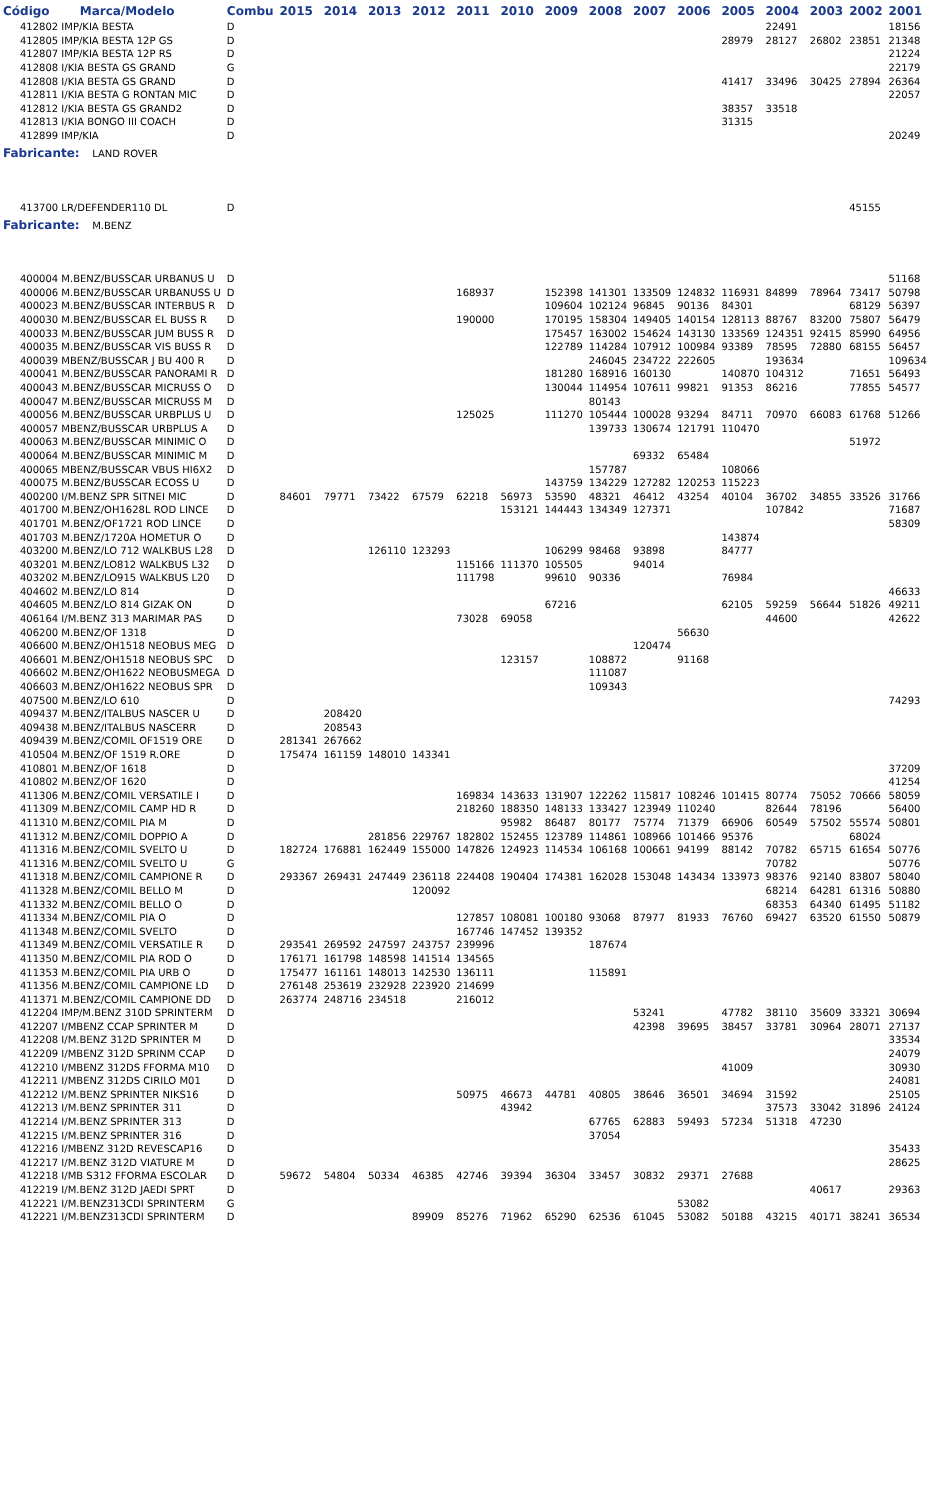| Código | Marca/Modelo | Combu | 2015 | 2014 | 2013 | 2012 | 2011 | 2010 | 2009 | 2008 | 2007 | 2006 | 2005 | 2004 | 2003 | 2002 | 2001 |
| --- | --- | --- | --- | --- | --- | --- | --- | --- | --- | --- | --- | --- | --- | --- | --- | --- | --- |
| 412802 IMP/KIA BESTA | | D | | | | | | | | | | | | 22491 | | | 18156 |
| 412805 IMP/KIA BESTA 12P GS | | D | | | | | | | | | | | 28979 | 28127 | 26802 | 23851 | 21348 |
| 412807 IMP/KIA BESTA 12P RS | | D | | | | | | | | | | | | | | | 21224 |
| 412808 I/KIA BESTA GS GRAND | | G | | | | | | | | | | | | | | | 22179 |
| 412808 I/KIA BESTA GS GRAND | | D | | | | | | | | | | | 41417 | 33496 | 30425 | 27894 | 26364 |
| 412811 I/KIA BESTA G RONTAN MIC | | D | | | | | | | | | | | | | | | 22057 |
| 412812 I/KIA BESTA GS GRAND2 | | D | | | | | | | | | | | 38357 | 33518 | | | |
| 412813 I/KIA BONGO III COACH | | D | | | | | | | | | | | 31315 | | | | |
| 412899 IMP/KIA | | D | | | | | | | | | | | | | | | 20249 |
| Fabricante: LAND ROVER | | | | | | | | | | | | | | | | | |
| 413700 LR/DEFENDER110 DL | | D | | | | | | | | | | | | | | 45155 | |
| Fabricante: M.BENZ | | | | | | | | | | | | | | | | | |
| 400004 M.BENZ/BUSSCAR URBANUS U | | D | | | | | | | | | | | | | | | 51168 |
| 400006 M.BENZ/BUSSCAR URBANUSS U | | D | | | | | 168937 | | 152398 | 141301 | 133509 | 124832 | 116931 | 84899 | 78964 | 73417 | 50798 |
| 400023 M.BENZ/BUSSCAR INTERBUS R | | D | | | | | | | 109604 | 102124 | 96845 | 90136 | 84301 | | | 68129 | 56397 |
| 400030 M.BENZ/BUSSCAR EL BUSS R | | D | | | | | 190000 | | 170195 | 158304 | 149405 | 140154 | 128113 | 88767 | 83200 | 75807 | 56479 |
| 400033 M.BENZ/BUSSCAR JUM BUSS R | | D | | | | | | | 175457 | 163002 | 154624 | 143130 | 133569 | 124351 | 92415 | 85990 | 64956 |
| 400035 M.BENZ/BUSSCAR VIS BUSS R | | D | | | | | | | 122789 | 114284 | 107912 | 100984 | 93389 | 78595 | 72880 | 68155 | 56457 |
| 400039 MBENZ/BUSSCAR J BU 400 R | | D | | | | | | | | 246045 | 234722 | 222605 | | 193634 | | | 109634 |
| 400041 M.BENZ/BUSSCAR PANORAMI R | | D | | | | | | | 181280 | 168916 | 160130 | | 140870 | 104312 | | 71651 | 56493 |
| 400043 M.BENZ/BUSSCAR MICRUSS O | | D | | | | | | | 130044 | 114954 | 107611 | 99821 | 91353 | 86216 | | 77855 | 54577 |
| 400047 M.BENZ/BUSSCAR MICRUSS M | | D | | | | | | | | 80143 | | | | | | | |
| 400056 M.BENZ/BUSSCAR URBPLUS U | | D | | | | | 125025 | | 111270 | 105444 | 100028 | 93294 | 84711 | 70970 | 66083 | 61768 | 51266 |
| 400057 MBENZ/BUSSCAR URBPLUS A | | D | | | | | | | | 139733 | 130674 | 121791 | 110470 | | | | |
| 400063 M.BENZ/BUSSCAR MINIMIC O | | D | | | | | | | | | | | | | | 51972 | |
| 400064 M.BENZ/BUSSCAR MINIMIC M | | D | | | | | | | | | 69332 | 65484 | | | | | |
| 400065 MBENZ/BUSSCAR VBUS HI6X2 | | D | | | | | | | | 157787 | | | 108066 | | | | |
| 400075 M.BENZ/BUSSCAR ECOSS U | | D | | | | | | | 143759 | 134229 | 127282 | 120253 | 115223 | | | | |
| 400200 I/M.BENZ SPR SITNEI MIC | | D | 84601 | 79771 | 73422 | 67579 | 62218 | 56973 | 53590 | 48321 | 46412 | 43254 | 40104 | 36702 | 34855 | 33526 | 31766 |
| 401700 M.BENZ/OH1628L ROD LINCE | | D | | | | | | 153121 | 144443 | 134349 | 127371 | | | 107842 | | | 71687 |
| 401701 M.BENZ/OF1721 ROD LINCE | | D | | | | | | | | | | | | | | | 58309 |
| 401703 M.BENZ/1720A HOMETUR O | | D | | | | | | | | | | | 143874 | | | | |
| 403200 M.BENZ/LO 712 WALKBUS L28 | | D | | | 126110 | 123293 | | | 106299 | 98468 | 93898 | | 84777 | | | | |
| 403201 M.BENZ/LO812 WALKBUS L32 | | D | | | | | 115166 | 111370 | 105505 | | 94014 | | | | | | |
| 403202 M.BENZ/LO915 WALKBUS L20 | | D | | | | | 111798 | | 99610 | 90336 | | | 76984 | | | | |
| 404602 M.BENZ/LO 814 | | D | | | | | | | | | | | | | | | 46633 |
| 404605 M.BENZ/LO 814 GIZAK ON | | D | | | | | | | 67216 | | | | 62105 | 59259 | 56644 | 51826 | 49211 |
| 406164 I/M.BENZ 313 MARIMAR PAS | | D | | | | | 73028 | 69058 | | | | | | 44600 | | | 42622 |
| 406200 M.BENZ/OF 1318 | | D | | | | | | | | | | 56630 | | | | | |
| 406600 M.BENZ/OH1518 NEOBUS MEG | | D | | | | | | | | | 120474 | | | | | | |
| 406601 M.BENZ/OH1518 NEOBUS SPC | | D | | | | | | 123157 | | 108872 | | 91168 | | | | | |
| 406602 M.BENZ/OH1622 NEOBUSMEGA | | D | | | | | | | | 111087 | | | | | | | |
| 406603 M.BENZ/OH1622 NEOBUS SPR | | D | | | | | | | | 109343 | | | | | | | |
| 407500 M.BENZ/LO 610 | | D | | | | | | | | | | | | | | | 74293 |
| 409437 M.BENZ/ITALBUS NASCER U | | D | | 208420 | | | | | | | | | | | | | |
| 409438 M.BENZ/ITALBUS NASCERR | | D | | 208543 | | | | | | | | | | | | | |
| 409439 M.BENZ/COMIL OF1519 ORE | | D | 281341 | 267662 | | | | | | | | | | | | | |
| 410504 M.BENZ/OF 1519 R.ORE | | D | 175474 | 161159 | 148010 | 143341 | | | | | | | | | | | |
| 410801 M.BENZ/OF 1618 | | D | | | | | | | | | | | | | | | 37209 |
| 410802 M.BENZ/OF 1620 | | D | | | | | | | | | | | | | | | 41254 |
| 411306 M.BENZ/COMIL VERSATILE I | | D | | | | | 169834 | 143633 | 131907 | 122262 | 115817 | 108246 | 101415 | 80774 | 75052 | 70666 | 58059 |
| 411309 M.BENZ/COMIL CAMP HD R | | D | | | | | 218260 | 188350 | 148133 | 133427 | 123949 | 110240 | | 82644 | 78196 | | 56400 |
| 411310 M.BENZ/COMIL PIA M | | D | | | | | | 95982 | 86487 | 80177 | 75774 | 71379 | 66906 | 60549 | 57502 | 55574 | 50801 |
| 411312 M.BENZ/COMIL DOPPIO A | | D | | | 281856 | 229767 | 182802 | 152455 | 123789 | 114861 | 108966 | 101466 | 95376 | | | 68024 | |
| 411316 M.BENZ/COMIL SVELTO U | | D | 182724 | 176881 | 162449 | 155000 | 147826 | 124923 | 114534 | 106168 | 100661 | 94199 | 88142 | 70782 | 65715 | 61654 | 50776 |
| 411316 M.BENZ/COMIL SVELTO U | | G | | | | | | | | | | | | 70782 | | | 50776 |
| 411318 M.BENZ/COMIL CAMPIONE R | | D | 293367 | 269431 | 247449 | 236118 | 224408 | 190404 | 174381 | 162028 | 153048 | 143434 | 133973 | 98376 | 92140 | 83807 | 58040 |
| 411328 M.BENZ/COMIL BELLO M | | D | | | | 120092 | | | | | | | | 68214 | 64281 | 61316 | 50880 |
| 411332 M.BENZ/COMIL BELLO O | | D | | | | | | | | | | | | 68353 | 64340 | 61495 | 51182 |
| 411334 M.BENZ/COMIL PIA O | | D | | | | | 127857 | 108081 | 100180 | 93068 | 87977 | 81933 | 76760 | 69427 | 63520 | 61550 | 50879 |
| 411348 M.BENZ/COMIL SVELTO | | D | | | | | 167746 | 147452 | 139352 | | | | | | | | |
| 411349 M.BENZ/COMIL VERSATILE R | | D | 293541 | 269592 | 247597 | 243757 | 239996 | | | 187674 | | | | | | | |
| 411350 M.BENZ/COMIL PIA ROD O | | D | 176171 | 161798 | 148598 | 141514 | 134565 | | | | | | | | | | |
| 411353 M.BENZ/COMIL PIA URB O | | D | 175477 | 161161 | 148013 | 142530 | 136111 | | | 115891 | | | | | | | |
| 411356 M.BENZ/COMIL CAMPIONE LD | | D | 276148 | 253619 | 232928 | 223920 | 214699 | | | | | | | | | | |
| 411371 M.BENZ/COMIL CAMPIONE DD | | D | 263774 | 248716 | 234518 | | 216012 | | | | | | | | | | |
| 412204 IMP/M.BENZ 310D SPRINTERM | | D | | | | | | | | | 53241 | | 47782 | 38110 | 35609 | 33321 | 30694 |
| 412207 I/MBENZ CCAP SPRINTER M | | D | | | | | | | | | 42398 | 39695 | 38457 | 33781 | 30964 | 28071 | 27137 |
| 412208 I/M.BENZ 312D SPRINTER M | | D | | | | | | | | | | | | | | | 33534 |
| 412209 I/MBENZ 312D SPRINM CCAP | | D | | | | | | | | | | | | | | | 24079 |
| 412210 I/MBENZ 312DS FFORMA M10 | | D | | | | | | | | | | | 41009 | | | | 30930 |
| 412211 I/MBENZ 312DS CIRILO M01 | | D | | | | | | | | | | | | | | | 24081 |
| 412212 I/M.BENZ SPRINTER NIKS16 | | D | | | | | 50975 | 46673 | 44781 | 40805 | 38646 | 36501 | 34694 | 31592 | | | 25105 |
| 412213 I/M.BENZ SPRINTER 311 | | D | | | | | | 43942 | | | | | | 37573 | 33042 | 31896 | 24124 |
| 412214 I/M.BENZ SPRINTER 313 | | D | | | | | | | | 67765 | 62883 | 59493 | 57234 | 51318 | 47230 | | |
| 412215 I/M.BENZ SPRINTER 316 | | D | | | | | | | | 37054 | | | | | | | |
| 412216 I/MBENZ 312D REVESCAP16 | | D | | | | | | | | | | | | | | | 35433 |
| 412217 I/M.BENZ 312D VIATURE M | | D | | | | | | | | | | | | | | | 28625 |
| 412218 I/MB S312 FFORMA ESCOLAR | | D | 59672 | 54804 | 50334 | 46385 | 42746 | 39394 | 36304 | 33457 | 30832 | 29371 | 27688 | | | | |
| 412219 I/M.BENZ 312D JAEDI SPRT | | D | | | | | | | | | | | | | 40617 | | 29363 |
| 412221 I/M.BENZ313CDI SPRINTERM | | G | | | | | | | | | | 53082 | | | | | |
| 412221 I/M.BENZ313CDI SPRINTERM | | D | | | | 89909 | 85276 | 71962 | 65290 | 62536 | 61045 | 53082 | 50188 | 43215 | 40171 | 38241 | 36534 |